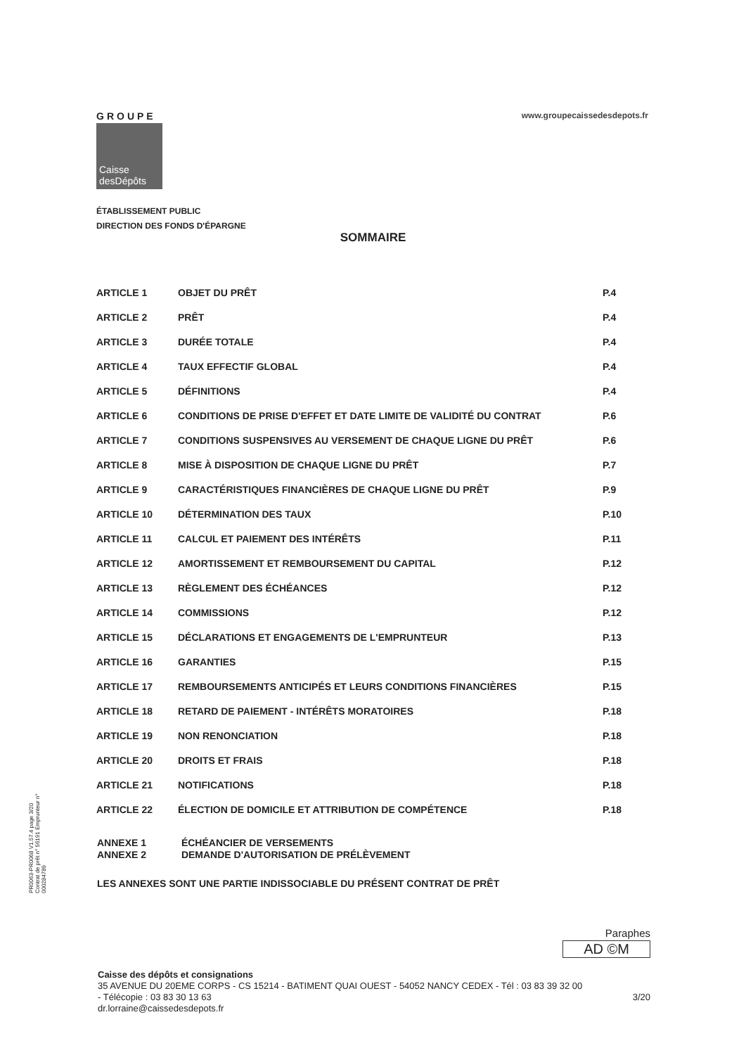GROUPE
Caisse
desDépôts
www.groupecaissedesdepots.fr
ÉTABLISSEMENT PUBLIC
DIRECTION DES FONDS D'ÉPARGNE
SOMMAIRE
| ARTICLE 1 | OBJET DU PRÊT | P.4 |
| ARTICLE 2 | PRÊT | P.4 |
| ARTICLE 3 | DURÉE TOTALE | P.4 |
| ARTICLE 4 | TAUX EFFECTIF GLOBAL | P.4 |
| ARTICLE 5 | DÉFINITIONS | P.4 |
| ARTICLE 6 | CONDITIONS DE PRISE D'EFFET ET DATE LIMITE DE VALIDITÉ DU CONTRAT | P.6 |
| ARTICLE 7 | CONDITIONS SUSPENSIVES AU VERSEMENT DE CHAQUE LIGNE DU PRÊT | P.6 |
| ARTICLE 8 | MISE À DISPOSITION DE CHAQUE LIGNE DU PRÊT | P.7 |
| ARTICLE 9 | CARACTÉRISTIQUES FINANCIÈRES DE CHAQUE LIGNE DU PRÊT | P.9 |
| ARTICLE 10 | DÉTERMINATION DES TAUX | P.10 |
| ARTICLE 11 | CALCUL ET PAIEMENT DES INTÉRÊTS | P.11 |
| ARTICLE 12 | AMORTISSEMENT ET REMBOURSEMENT DU CAPITAL | P.12 |
| ARTICLE 13 | RÈGLEMENT DES ÉCHÉANCES | P.12 |
| ARTICLE 14 | COMMISSIONS | P.12 |
| ARTICLE 15 | DÉCLARATIONS ET ENGAGEMENTS DE L'EMPRUNTEUR | P.13 |
| ARTICLE 16 | GARANTIES | P.15 |
| ARTICLE 17 | REMBOURSEMENTS ANTICIPÉS ET LEURS CONDITIONS FINANCIÈRES | P.15 |
| ARTICLE 18 | RETARD DE PAIEMENT - INTÉRÊTS MORATOIRES | P.18 |
| ARTICLE 19 | NON RENONCIATION | P.18 |
| ARTICLE 20 | DROITS ET FRAIS | P.18 |
| ARTICLE 21 | NOTIFICATIONS | P.18 |
| ARTICLE 22 | ÉLECTION DE DOMICILE ET ATTRIBUTION DE COMPÉTENCE | P.18 |
ANNEXE 1 ÉCHÉANCIER DE VERSEMENTS
ANNEXE 2 DEMANDE D'AUTORISATION DE PRÉLÈVEMENT
LES ANNEXES SONT UNE PARTIE INDISSOCIABLE DU PRÉSENT CONTRAT DE PRÊT
PR0063-PR0068 V1.57.4 page 3/20
Contrat de prêt n° 56191 Emprunteur n° 000284789
Paraphes
AD ©M
Caisse des dépôts et consignations
35 AVENUE DU 20EME CORPS - CS 15214 - BATIMENT QUAI OUEST - 54052 NANCY CEDEX - Tél : 03 83 39 32 00
- Télécopie : 03 83 30 13 63 3/20
dr.lorraine@caissedesdepots.fr